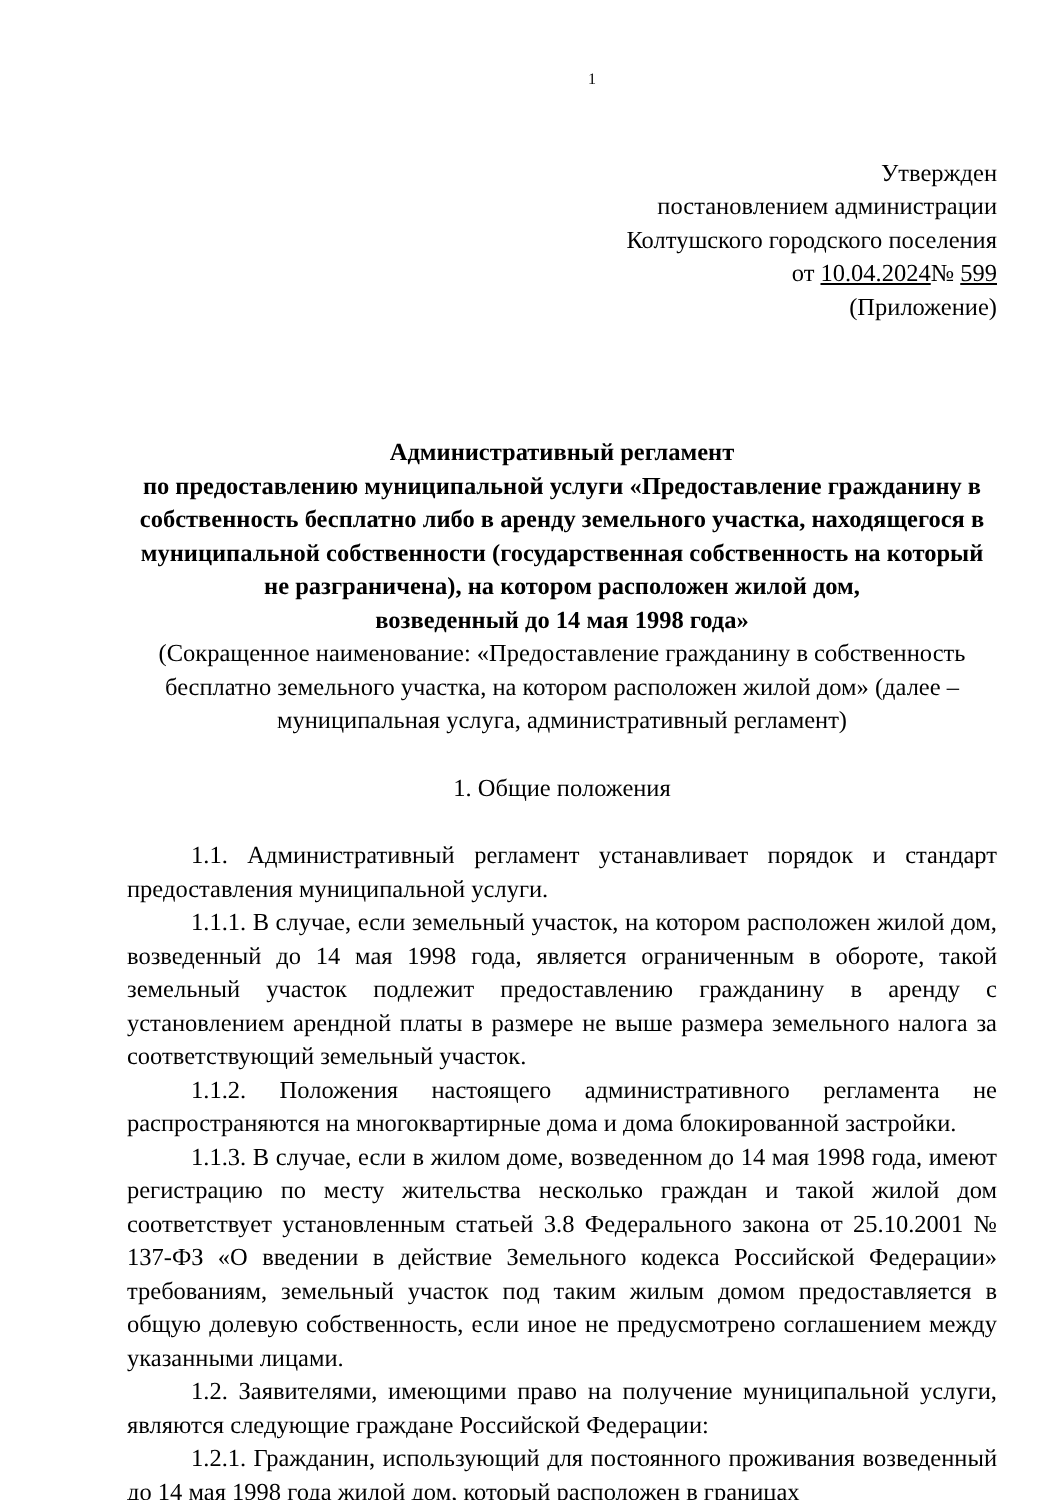1
Утвержден
постановлением администрации
Колтушского городского поселения
от 10.04.2024№ 599
(Приложение)
Административный регламент
по предоставлению муниципальной услуги «Предоставление гражданину в собственность бесплатно либо в аренду земельного участка, находящегося в муниципальной собственности (государственная собственность на который не разграничена), на котором расположен жилой дом,
возведенный до 14 мая 1998 года»
(Сокращенное наименование: «Предоставление гражданину в собственность бесплатно земельного участка, на котором расположен жилой дом» (далее – муниципальная услуга, административный регламент)
1. Общие положения
1.1. Административный регламент устанавливает порядок и стандарт предоставления муниципальной услуги.
1.1.1. В случае, если земельный участок, на котором расположен жилой дом, возведенный до 14 мая 1998 года, является ограниченным в обороте, такой земельный участок подлежит предоставлению гражданину в аренду с установлением арендной платы в размере не выше размера земельного налога за соответствующий земельный участок.
1.1.2. Положения настоящего административного регламента не распространяются на многоквартирные дома и дома блокированной застройки.
1.1.3. В случае, если в жилом доме, возведенном до 14 мая 1998 года, имеют регистрацию по месту жительства несколько граждан и такой жилой дом соответствует установленным статьей 3.8 Федерального закона от 25.10.2001 № 137-ФЗ «О введении в действие Земельного кодекса Российской Федерации» требованиям, земельный участок под таким жилым домом предоставляется в общую долевую собственность, если иное не предусмотрено соглашением между указанными лицами.
1.2. Заявителями, имеющими право на получение муниципальной услуги, являются следующие граждане Российской Федерации:
1.2.1. Гражданин, использующий для постоянного проживания возведенный до 14 мая 1998 года жилой дом, который расположен в границах